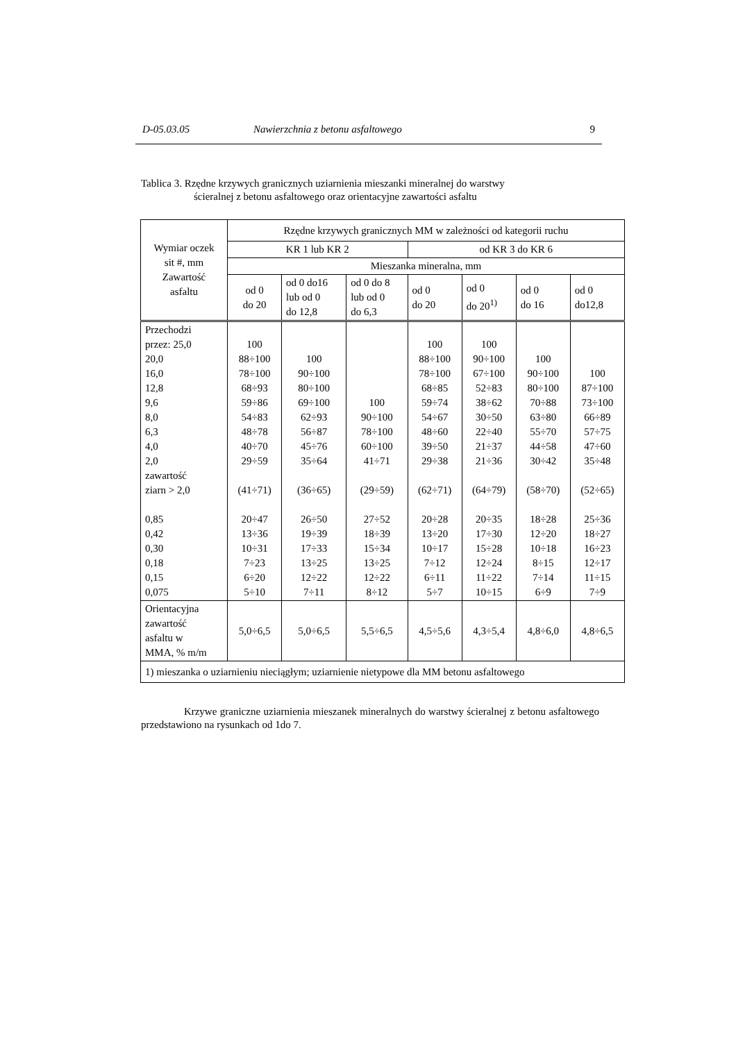D-05.03.05 Nawierzchnia z betonu asfaltowego 9
Tablica 3. Rzędne krzywych granicznych uziarnienia mieszanki mineralnej do warstwy
ścieralnej z betonu asfaltowego oraz orientacyjne zawartości asfaltu
| Wymiar oczek sit #, mm Zawartość asfaltu | Rzędne krzywych granicznych MM w zależności od kategorii ruchu | | | | | | |
| | KR 1 lub KR 2 | | | od KR 3 do KR 6 | | | |
| | Mieszanka mineralna, mm | | | | | | |
| | od 0 do 20 | od 0 do16 lub od 0 do 12,8 | od 0 do 8 lub od 0 do 6,3 | od 0 do 20 | od 0 do 20<sup>1)</sup> | od 0 do 16 | od 0 do12,8 |
| Przechodzi przez: 25,0 20,0 16,0 12,8 9,6 8,0 6,3 4,0 2,0 zawartość ziarn > 2,0 0,85 0,42 0,30 0,18 0,15 0,075 | 100 88÷100 78÷100 68÷93 59÷86 54÷83 48÷78 40÷70 29÷59 (41÷71) 20÷47 13÷36 10÷31 7÷23 6÷20 5÷10 | 100 90÷100 80÷100 69÷100 62÷93 56÷87 45÷76 35÷64 (36÷65) 26÷50 19÷39 17÷33 13÷25 12÷22 7÷11 | 100 90÷100 78÷100 60÷100 41÷71 (29÷59) 27÷52 18÷39 15÷34 13÷25 12÷22 8÷12 | 100 88÷100 78÷100 68÷85 59÷74 54÷67 48÷60 39÷50 29÷38 (62÷71) 20÷28 13÷20 10÷17 7÷12 6÷11 5÷7 | 100 90÷100 67÷100 52÷83 38÷62 30÷50 22÷40 21÷37 21÷36 (64÷79) 20÷35 17÷30 15÷28 12÷24 11÷22 10÷15 | 100 90÷100 80÷100 70÷88 63÷80 55÷70 44÷58 30÷42 (58÷70) 18÷28 12÷20 10÷18 8÷15 7÷14 6÷9 | 100 87÷100 73÷100 66÷89 57÷75 47÷60 35÷48 (52÷65) 25÷36 18÷27 16÷23 12÷17 11÷15 7÷9 |
| Orientacyjna zawartość asfaltu w MMA, % m/m | 5,0÷6,5 | 5,0÷6,5 | 5,5÷6,5 | 4,5÷5,6 | 4,3÷5,4 | 4,8÷6,0 | 4,8÷6,5 |
| 1) mieszanka o uziarnieniu nieciągłym; uziarnienie nietypowe dla MM betonu asfaltowego | | | | | | | |
Krzywe graniczne uziarnienia mieszanek mineralnych do warstwy ścieralnej z betonu asfaltowego przedstawiono na rysunkach od 1do 7.